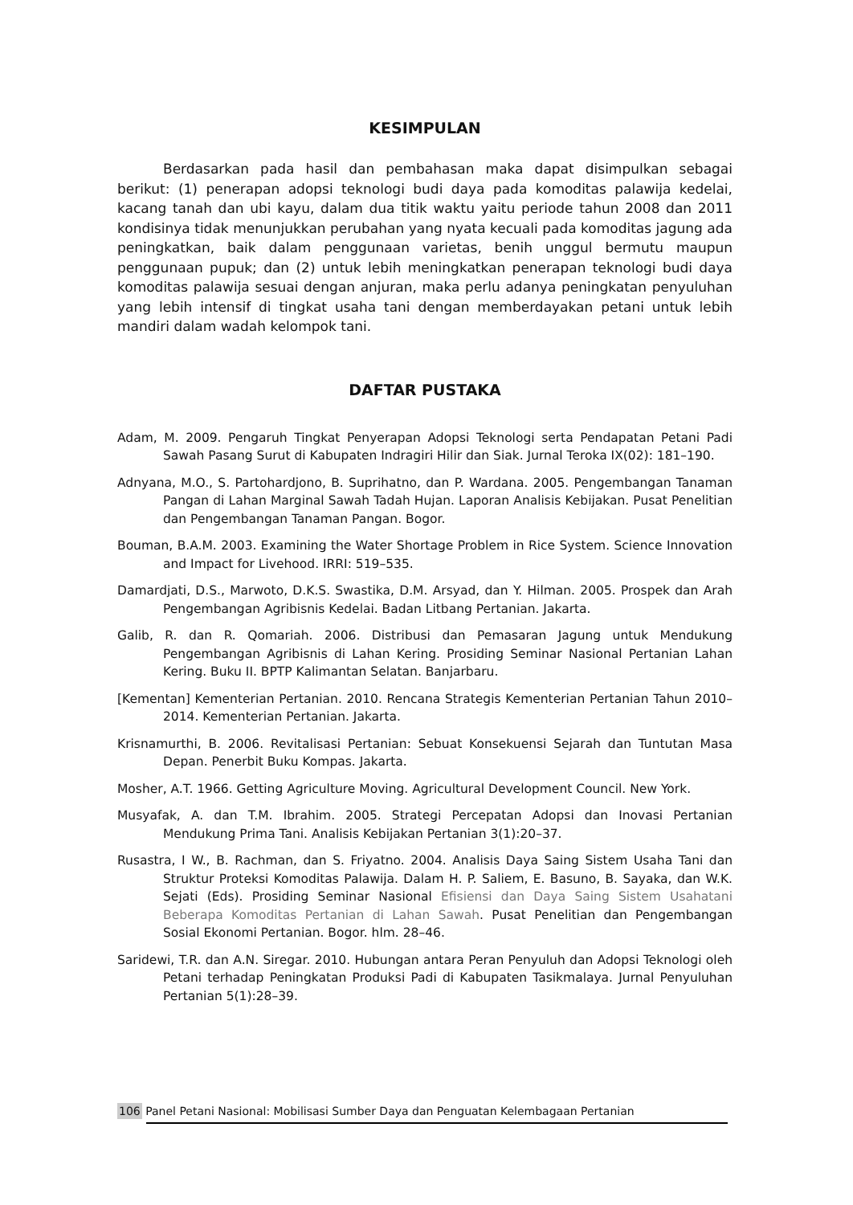KESIMPULAN
Berdasarkan pada hasil dan pembahasan maka dapat disimpulkan sebagai berikut: (1) penerapan adopsi teknologi budi daya pada komoditas palawija kedelai, kacang tanah dan ubi kayu, dalam dua titik waktu yaitu periode tahun 2008 dan 2011 kondisinya tidak menunjukkan perubahan yang nyata kecuali pada komoditas jagung ada peningkatkan, baik dalam penggunaan varietas, benih unggul bermutu maupun penggunaan pupuk; dan (2) untuk lebih meningkatkan penerapan teknologi budi daya komoditas palawija sesuai dengan anjuran, maka perlu adanya peningkatan penyuluhan yang lebih intensif di tingkat usaha tani dengan memberdayakan petani untuk lebih mandiri dalam wadah kelompok tani.
DAFTAR PUSTAKA
Adam, M. 2009. Pengaruh Tingkat Penyerapan Adopsi Teknologi serta Pendapatan Petani Padi Sawah Pasang Surut di Kabupaten Indragiri Hilir dan Siak. Jurnal Teroka IX(02): 181–190.
Adnyana, M.O., S. Partohardjono, B. Suprihatno, dan P. Wardana. 2005. Pengembangan Tanaman Pangan di Lahan Marginal Sawah Tadah Hujan. Laporan Analisis Kebijakan. Pusat Penelitian dan Pengembangan Tanaman Pangan. Bogor.
Bouman, B.A.M. 2003. Examining the Water Shortage Problem in Rice System. Science Innovation and Impact for Livehood. IRRI: 519–535.
Damardjati, D.S., Marwoto, D.K.S. Swastika, D.M. Arsyad, dan Y. Hilman. 2005. Prospek dan Arah Pengembangan Agribisnis Kedelai. Badan Litbang Pertanian. Jakarta.
Galib, R. dan R. Qomariah. 2006. Distribusi dan Pemasaran Jagung untuk Mendukung Pengembangan Agribisnis di Lahan Kering. Prosiding Seminar Nasional Pertanian Lahan Kering. Buku II. BPTP Kalimantan Selatan. Banjarbaru.
[Kementan] Kementerian Pertanian. 2010. Rencana Strategis Kementerian Pertanian Tahun 2010–2014. Kementerian Pertanian. Jakarta.
Krisnamurthi, B. 2006. Revitalisasi Pertanian: Sebuat Konsekuensi Sejarah dan Tuntutan Masa Depan. Penerbit Buku Kompas. Jakarta.
Mosher, A.T. 1966. Getting Agriculture Moving. Agricultural Development Council. New York.
Musyafak, A. dan T.M. Ibrahim. 2005. Strategi Percepatan Adopsi dan Inovasi Pertanian Mendukung Prima Tani. Analisis Kebijakan Pertanian 3(1):20–37.
Rusastra, I W., B. Rachman, dan S. Friyatno. 2004. Analisis Daya Saing Sistem Usaha Tani dan Struktur Proteksi Komoditas Palawija. Dalam H. P. Saliem, E. Basuno, B. Sayaka, dan W.K. Sejati (Eds). Prosiding Seminar Nasional Efisiensi dan Daya Saing Sistem Usahatani Beberapa Komoditas Pertanian di Lahan Sawah. Pusat Penelitian dan Pengembangan Sosial Ekonomi Pertanian. Bogor. hlm. 28–46.
Saridewi, T.R. dan A.N. Siregar. 2010. Hubungan antara Peran Penyuluh dan Adopsi Teknologi oleh Petani terhadap Peningkatan Produksi Padi di Kabupaten Tasikmalaya. Jurnal Penyuluhan Pertanian 5(1):28–39.
106 Panel Petani Nasional: Mobilisasi Sumber Daya dan Penguatan Kelembagaan Pertanian